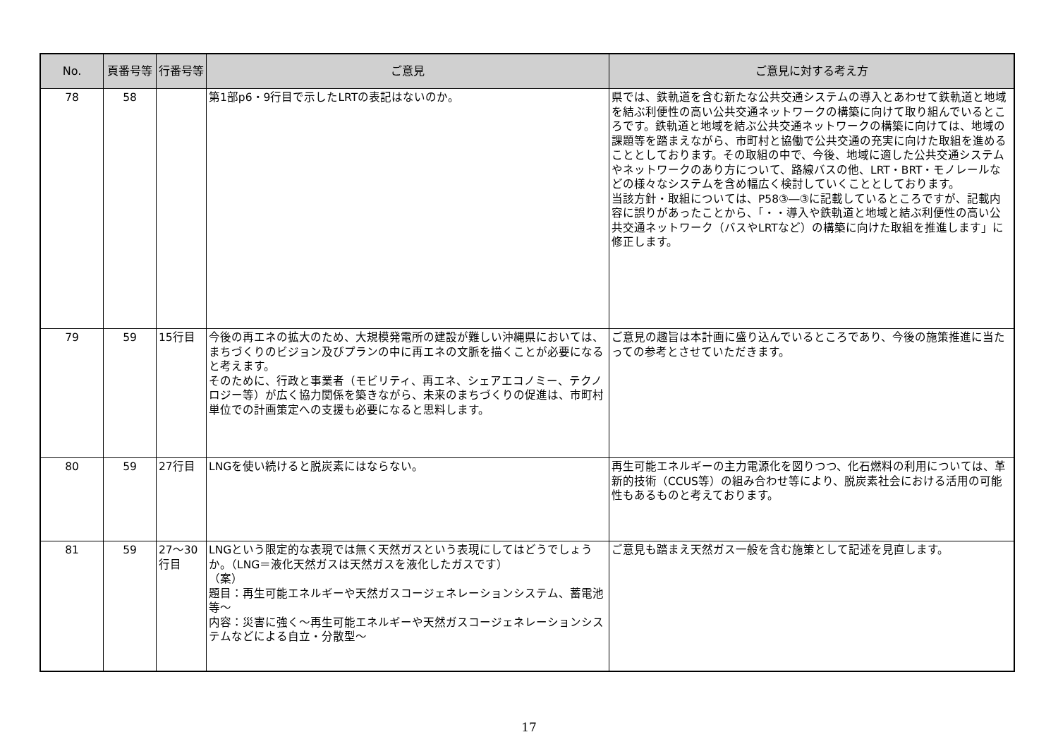| No. | 頁番号等 | 行番号等 | ご意見 | ご意見に対する考え方 |
| --- | --- | --- | --- | --- |
| 78 | 58 | | 第1部p6・9行目で示したLRTの表記はないのか。 | 県では、鉄軌道を含む新たな公共交通システムの導入とあわせて鉄軌道と地域を結ぶ利便性の高い公共交通ネットワークの構築に向けて取り組んでいるところです。鉄軌道と地域を結ぶ公共交通ネットワークの構築に向けては、地域の課題等を踏まえながら、市町村と協働で公共交通の充実に向けた取組を進めることとしております。その取組の中で、今後、地域に適した公共交通システムやネットワークのあり方について、路線バスの他、LRT・BRT・モノレールなどの様々なシステムを含め幅広く検討していくこととしております。 当該方針・取組については、P58③―③に記載しているところですが、記載内容に誤りがあったことから、「・・導入や鉄軌道と地域と結ぶ利便性の高い公共交通ネットワーク（バスやLRTなど）の構築に向けた取組を推進します」に修正します。 |
| 79 | 59 | 15行目 | 今後の再エネの拡大のため、大規模発電所の建設が難しい沖縄県においては、まちづくりのビジョン及びプランの中に再エネの文脈を描くことが必要になると考えます。 そのために、行政と事業者（モビリティ、再エネ、シェアエコノミー、テクノロジー等）が広く協力関係を築きながら、未来のまちづくりの促進は、市町村単位での計画策定への支援も必要になると思料します。 | ご意見の趣旨は本計画に盛り込んでいるところであり、今後の施策推進に当たっての参考とさせていただきます。 |
| 80 | 59 | 27行目 | LNGを使い続けると脱炭素にはならない。 | 再生可能エネルギーの主力電源化を図りつつ、化石燃料の利用については、革新的技術（CCUS等）の組み合わせ等により、脱炭素社会における活用の可能性もあるものと考えております。 |
| 81 | 59 | 27～30行目 | LNGという限定的な表現では無く天然ガスという表現にしてはどうでしょうか。（LNG＝液化天然ガスは天然ガスを液化したガスです） （案） 題目：再生可能エネルギーや天然ガスコージェネレーションシステム、蓄電池等～ 内容：災害に強く～再生可能エネルギーや天然ガスコージェネレーションシステムなどによる自立・分散型～ | ご意見も踏まえ天然ガス一般を含む施策として記述を見直します。 |
17